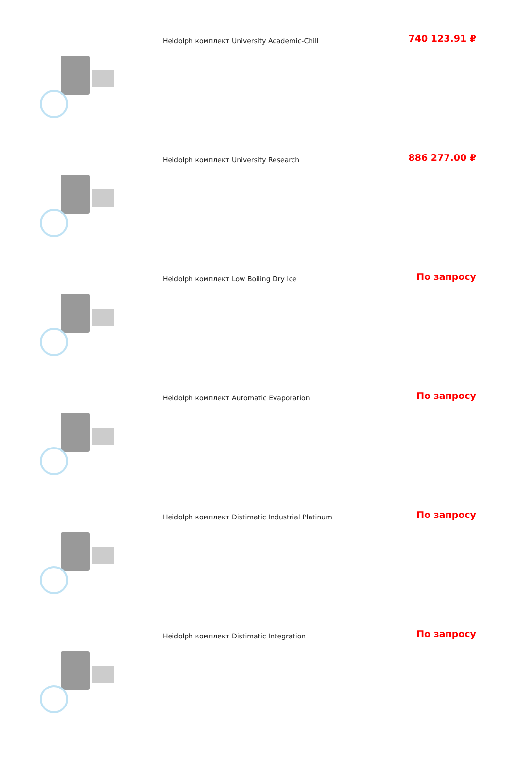| | Heidolph комплект University Academic-Chill | 740 123.91 ₽ |
| | Heidolph комплект University Research | 886 277.00 ₽ |
| | Heidolph комплект Low Boiling Dry Ice | По запросу |
| | Heidolph комплект Automatic Evaporation | По запросу |
| | Heidolph комплект Distimatic Industrial Platinum | По запросу |
| | Heidolph комплект Distimatic Integration | По запросу |